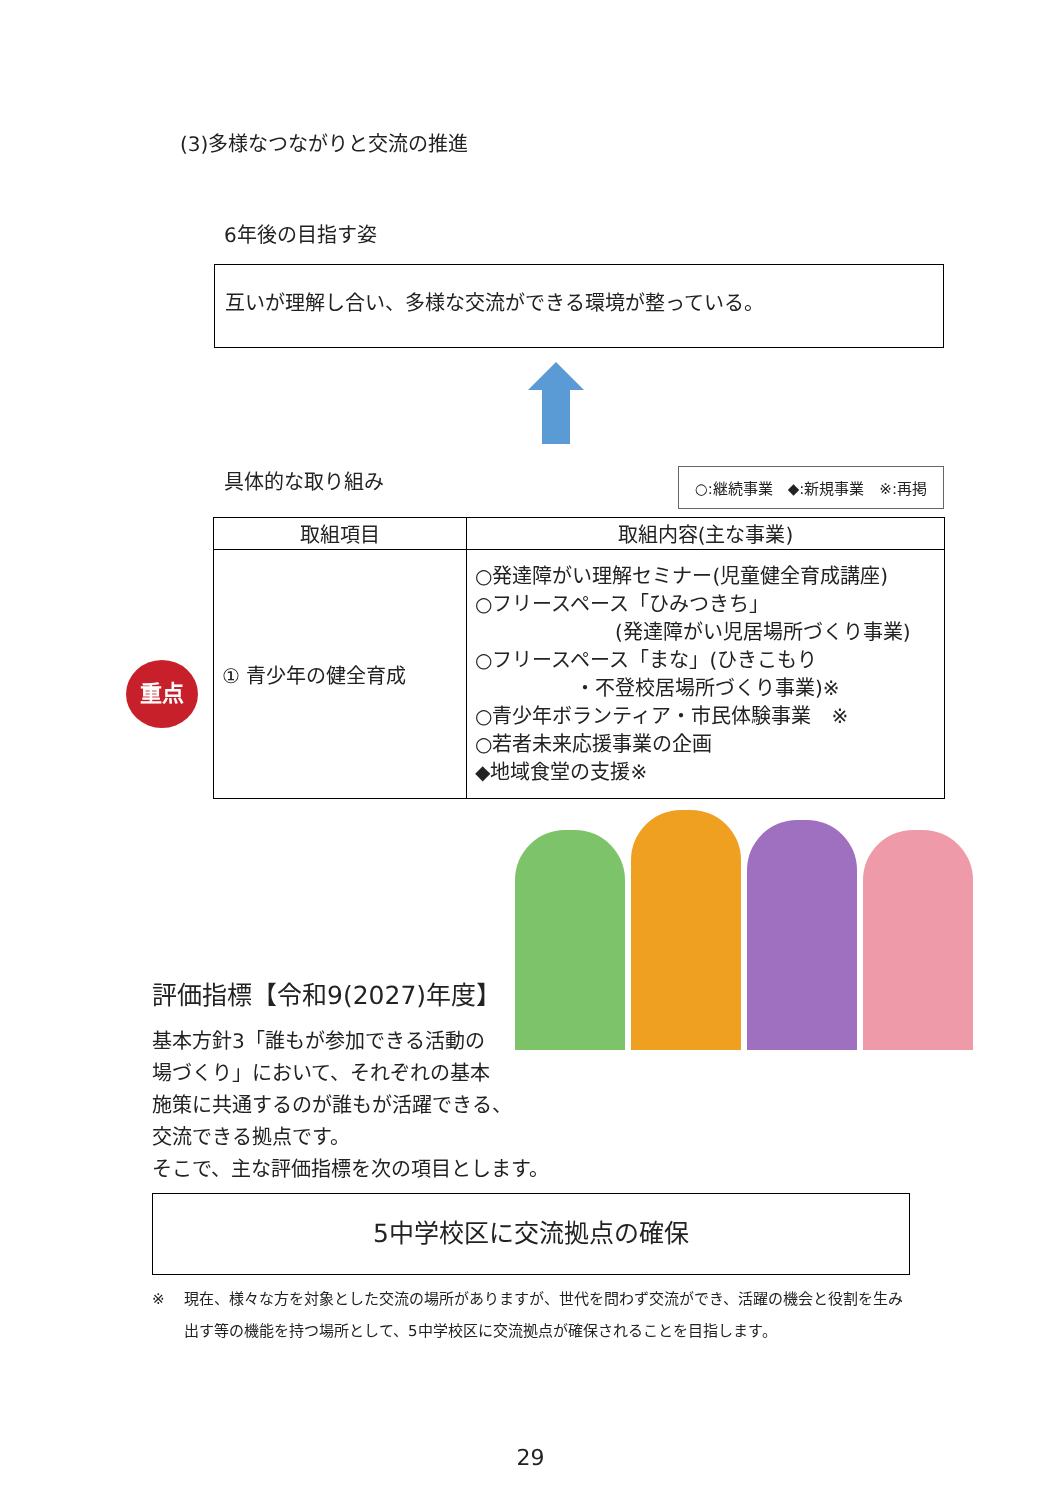(3)多様なつながりと交流の推進
6年後の目指す姿
互いが理解し合い、多様な交流ができる環境が整っている。
具体的な取り組み
○:継続事業　◆:新規事業　※:再掲
| 取組項目 | 取組内容(主な事業) |
| --- | --- |
| 重点 ① 青少年の健全育成 | ○発達障がい理解セミナー(児童健全育成講座) ○フリースペース「ひみつきち」 (発達障がい児居場所づくり事業) ○フリースペース「まな」(ひきこもり ・不登校居場所づくり事業)※ ○青少年ボランティア・市民体験事業 ※ ○若者未来応援事業の企画 ◆地域食堂の支援※ |
評価指標【令和9(2027)年度】
基本方針3「誰もが参加できる活動の
場づくり」において、それぞれの基本
施策に共通するのが誰もが活躍できる、
交流できる拠点です。
そこで、主な評価指標を次の項目とします。
5中学校区に交流拠点の確保
※ 現在、様々な方を対象とした交流の場所がありますが、世代を問わず交流ができ、活躍の機会と役割を生み出す等の機能を持つ場所として、5中学校区に交流拠点が確保されることを目指します。
29